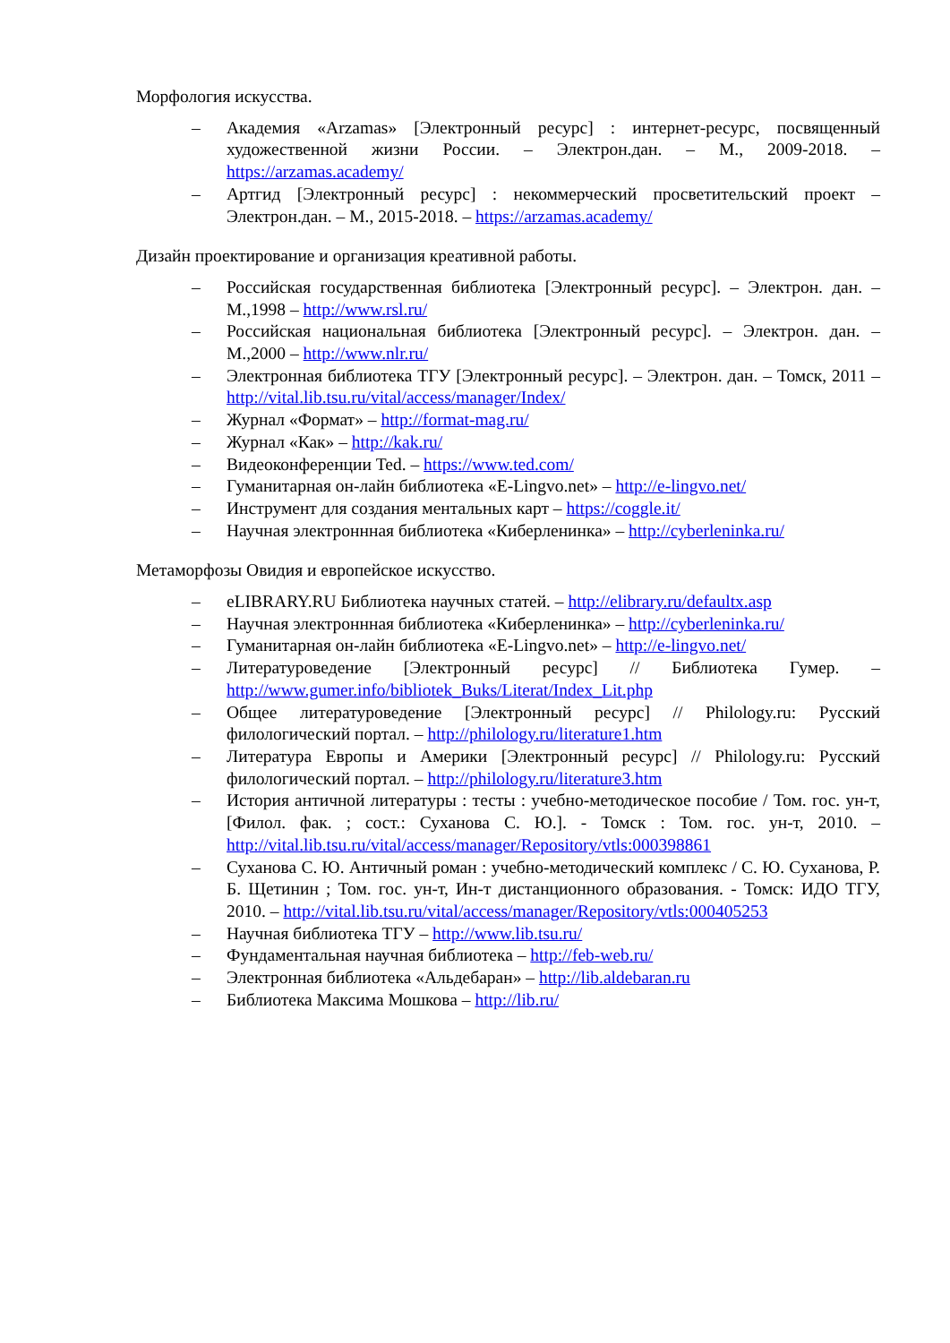Морфология искусства.
– Академия «Arzamas» [Электронный ресурс] : интернет-ресурс, посвященный художественной жизни России. – Электрон.дан. – М., 2009-2018. – https://arzamas.academy/
– Артгид [Электронный ресурс] : некоммерческий просветительский проект – Электрон.дан. – М., 2015-2018. – https://arzamas.academy/
Дизайн проектирование и организация креативной работы.
– Российская государственная библиотека [Электронный ресурс]. – Электрон. дан. – М.,1998 – http://www.rsl.ru/
– Российская национальная библиотека [Электронный ресурс]. – Электрон. дан. – М.,2000 – http://www.nlr.ru/
– Электронная библиотека ТГУ [Электронный ресурс]. – Электрон. дан. – Томск, 2011 – http://vital.lib.tsu.ru/vital/access/manager/Index/
– Журнал «Формат» – http://format-mag.ru/
– Журнал «Как» – http://kak.ru/
– Видеоконференции Ted. – https://www.ted.com/
– Гуманитарная он-лайн библиотека «E-Lingvo.net» – http://e-lingvo.net/
– Инструмент для создания ментальных карт – https://coggle.it/
– Научная электроннная библиотека «Киберленинка» – http://cyberleninka.ru/
Метаморфозы Овидия и европейское искусство.
– eLIBRARY.RU Библиотека научных статей. – http://elibrary.ru/defaultx.asp
– Научная электроннная библиотека «Киберленинка» – http://cyberleninka.ru/
– Гуманитарная он-лайн библиотека «E-Lingvo.net» – http://e-lingvo.net/
– Литературоведение [Электронный ресурс] // Библиотека Гумер. – http://www.gumer.info/bibliotek_Buks/Literat/Index_Lit.php
– Общее литературоведение [Электронный ресурс] // Philology.ru: Русский филологический портал. – http://philology.ru/literature1.htm
– Литература Европы и Америки [Электронный ресурс] // Philology.ru: Русский филологический портал. – http://philology.ru/literature3.htm
– История античной литературы : тесты : учебно-методическое пособие / Том. гос. ун-т, [Филол. фак. ; сост.: Суханова С. Ю.]. - Томск : Том. гос. ун-т, 2010. – http://vital.lib.tsu.ru/vital/access/manager/Repository/vtls:000398861
– Суханова С. Ю. Античный роман : учебно-методический комплекс / С. Ю. Суханова, Р. Б. Щетинин ; Том. гос. ун-т, Ин-т дистанционного образования. - Томск: ИДО ТГУ, 2010. – http://vital.lib.tsu.ru/vital/access/manager/Repository/vtls:000405253
– Научная библиотека ТГУ – http://www.lib.tsu.ru/
– Фундаментальная научная библиотека – http://feb-web.ru/
– Электронная библиотека «Альдебаран» – http://lib.aldebaran.ru
– Библиотека Максима Мошкова – http://lib.ru/